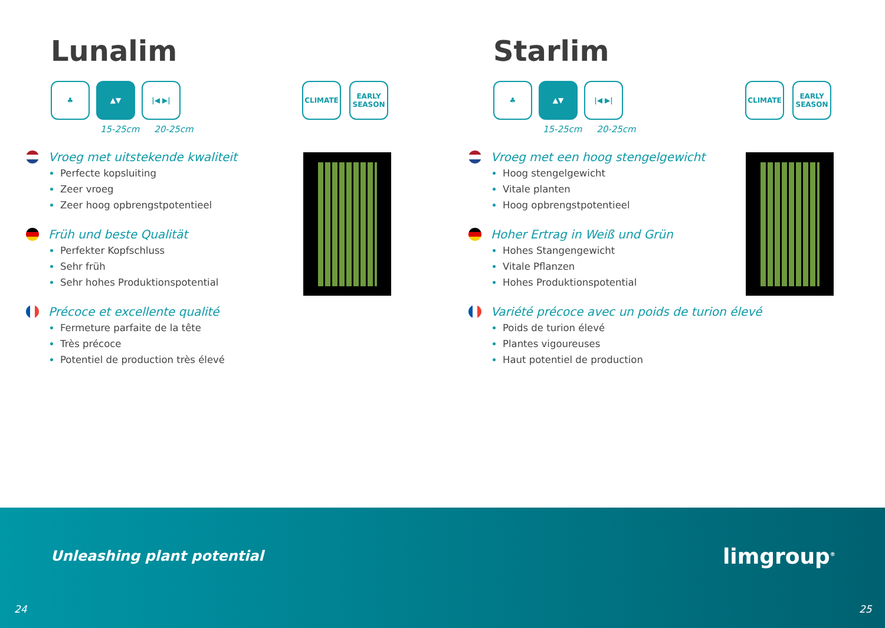Lunalim
♣ ▲▼ |◀ ▶|
CLIMATE EARLY SEASON
15-25cm 20-25cm
Vroeg met uitstekende kwaliteit
Perfecte kopsluiting
Zeer vroeg
Zeer hoog opbrengstpotentieel
Früh und beste Qualität
Perfekter Kopfschluss
Sehr früh
Sehr hohes Produktionspotential
Précoce et excellente qualité
Fermeture parfaite de la tête
Très précoce
Potentiel de production très élevé
Starlim
♣ ▲▼ |◀ ▶|
CLIMATE EARLY SEASON
15-25cm 20-25cm
Vroeg met een hoog stengelgewicht
Hoog stengelgewicht
Vitale planten
Hoog opbrengstpotentieel
Hoher Ertrag in Weiß und Grün
Hohes Stangengewicht
Vitale Pflanzen
Hohes Produktionspotential
Variété précoce avec un poids de turion élevé
Poids de turion élevé
Plantes vigoureuses
Haut potentiel de production
Unleashing plant potential limgroup<sup>®</sup>
24 25